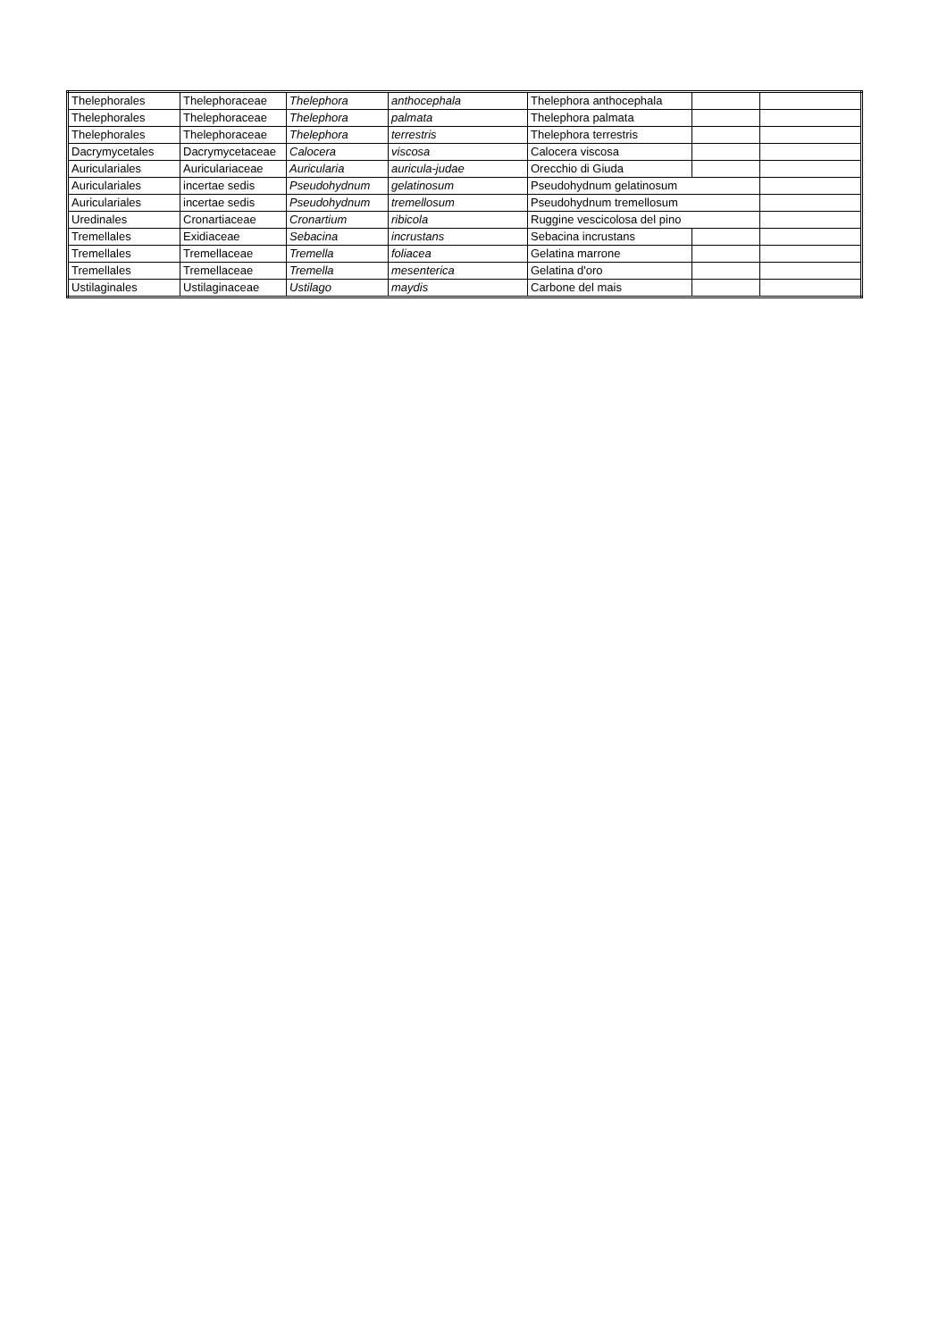| Thelephorales | Thelephoraceae | Thelephora | anthocephala | Thelephora anthocephala | | |
| Thelephorales | Thelephoraceae | Thelephora | palmata | Thelephora palmata | | |
| Thelephorales | Thelephoraceae | Thelephora | terrestris | Thelephora terrestris | | |
| Dacrymycetales | Dacrymycetaceae | Calocera | viscosa | Calocera viscosa | | |
| Auriculariales | Auriculariaceae | Auricularia | auricula-judae | Orecchio di Giuda | | |
| Auriculariales | incertae sedis | Pseudohydnum | gelatinosum | Pseudohydnum gelatinosum | | |
| Auriculariales | incertae sedis | Pseudohydnum | tremellosum | Pseudohydnum tremellosum | | |
| Uredinales | Cronartiaceae | Cronartium | ribicola | Ruggine vescicolosa del pino | | |
| Tremellales | Exidiaceae | Sebacina | incrustans | Sebacina incrustans | | |
| Tremellales | Tremellaceae | Tremella | foliacea | Gelatina marrone | | |
| Tremellales | Tremellaceae | Tremella | mesenterica | Gelatina d'oro | | |
| Ustilaginales | Ustilaginaceae | Ustilago | maydis | Carbone del mais | | |